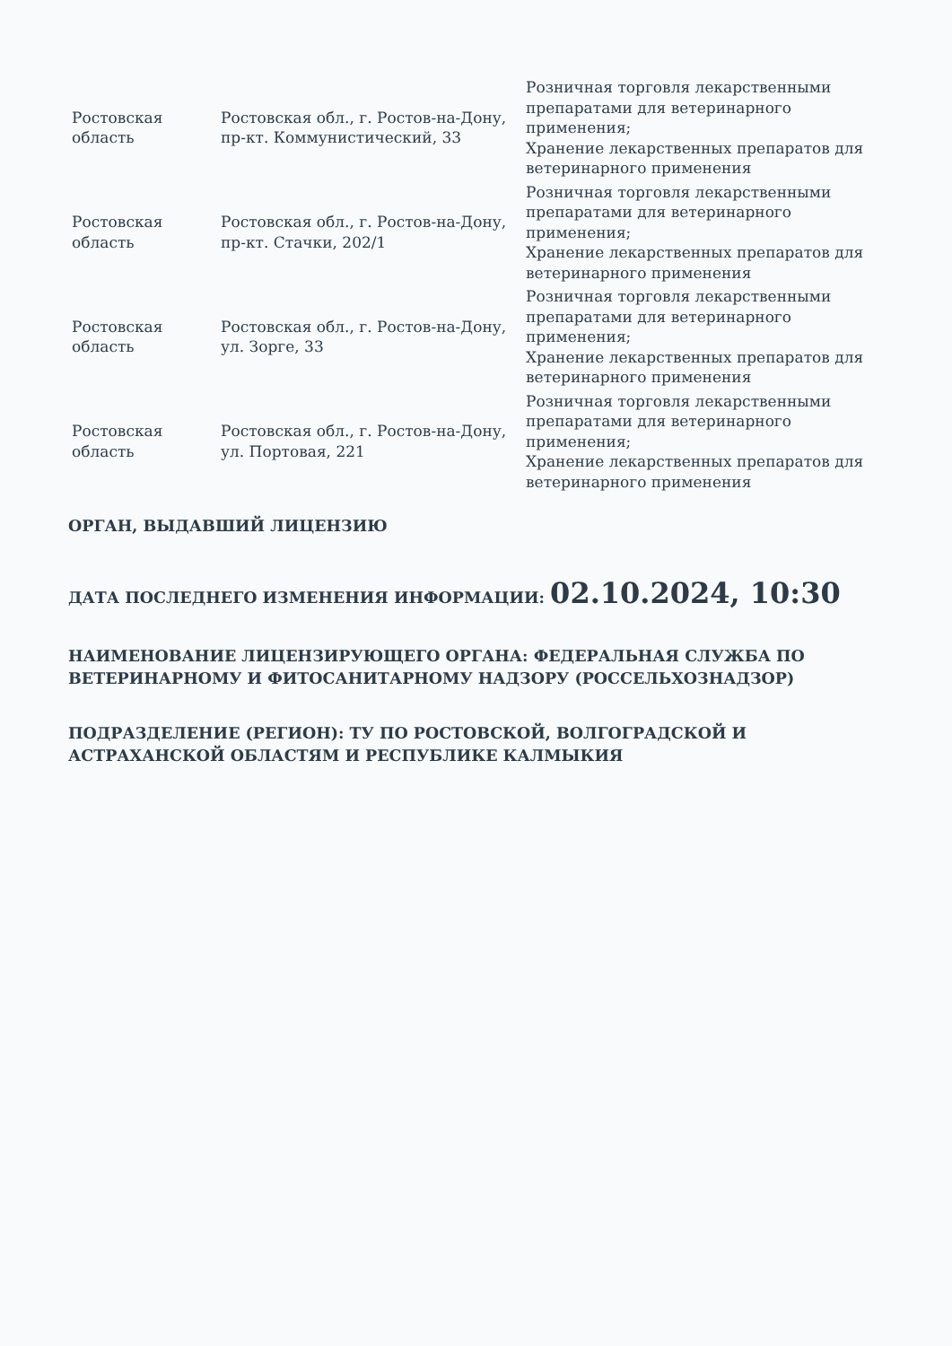| Ростовская область | Ростовская обл., г. Ростов-на-Дону, пр-кт. Коммунистический, 33 | Розничная торговля лекарственными препаратами для ветеринарного применения; Хранение лекарственных препаратов для ветеринарного применения |
| Ростовская область | Ростовская обл., г. Ростов-на-Дону, пр-кт. Стачки, 202/1 | Розничная торговля лекарственными препаратами для ветеринарного применения; Хранение лекарственных препаратов для ветеринарного применения |
| Ростовская область | Ростовская обл., г. Ростов-на-Дону, ул. Зорге, 33 | Розничная торговля лекарственными препаратами для ветеринарного применения; Хранение лекарственных препаратов для ветеринарного применения |
| Ростовская область | Ростовская обл., г. Ростов-на-Дону, ул. Портовая, 221 | Розничная торговля лекарственными препаратами для ветеринарного применения; Хранение лекарственных препаратов для ветеринарного применения |
ОРГАН, ВЫДАВШИЙ ЛИЦЕНЗИЮ
ДАТА ПОСЛЕДНЕГО ИЗМЕНЕНИЯ ИНФОРМАЦИИ: 02.10.2024, 10:30
НАИМЕНОВАНИЕ ЛИЦЕНЗИРУЮЩЕГО ОРГАНА: ФЕДЕРАЛЬНАЯ СЛУЖБА ПО ВЕТЕРИНАРНОМУ И ФИТОСАНИТАРНОМУ НАДЗОРУ (РОССЕЛЬХОЗНАДЗОР)
ПОДРАЗДЕЛЕНИЕ (РЕГИОН): ТУ ПО РОСТОВСКОЙ, ВОЛГОГРАДСКОЙ И АСТРАХАНСКОЙ ОБЛАСТЯМ И РЕСПУБЛИКЕ КАЛМЫКИЯ